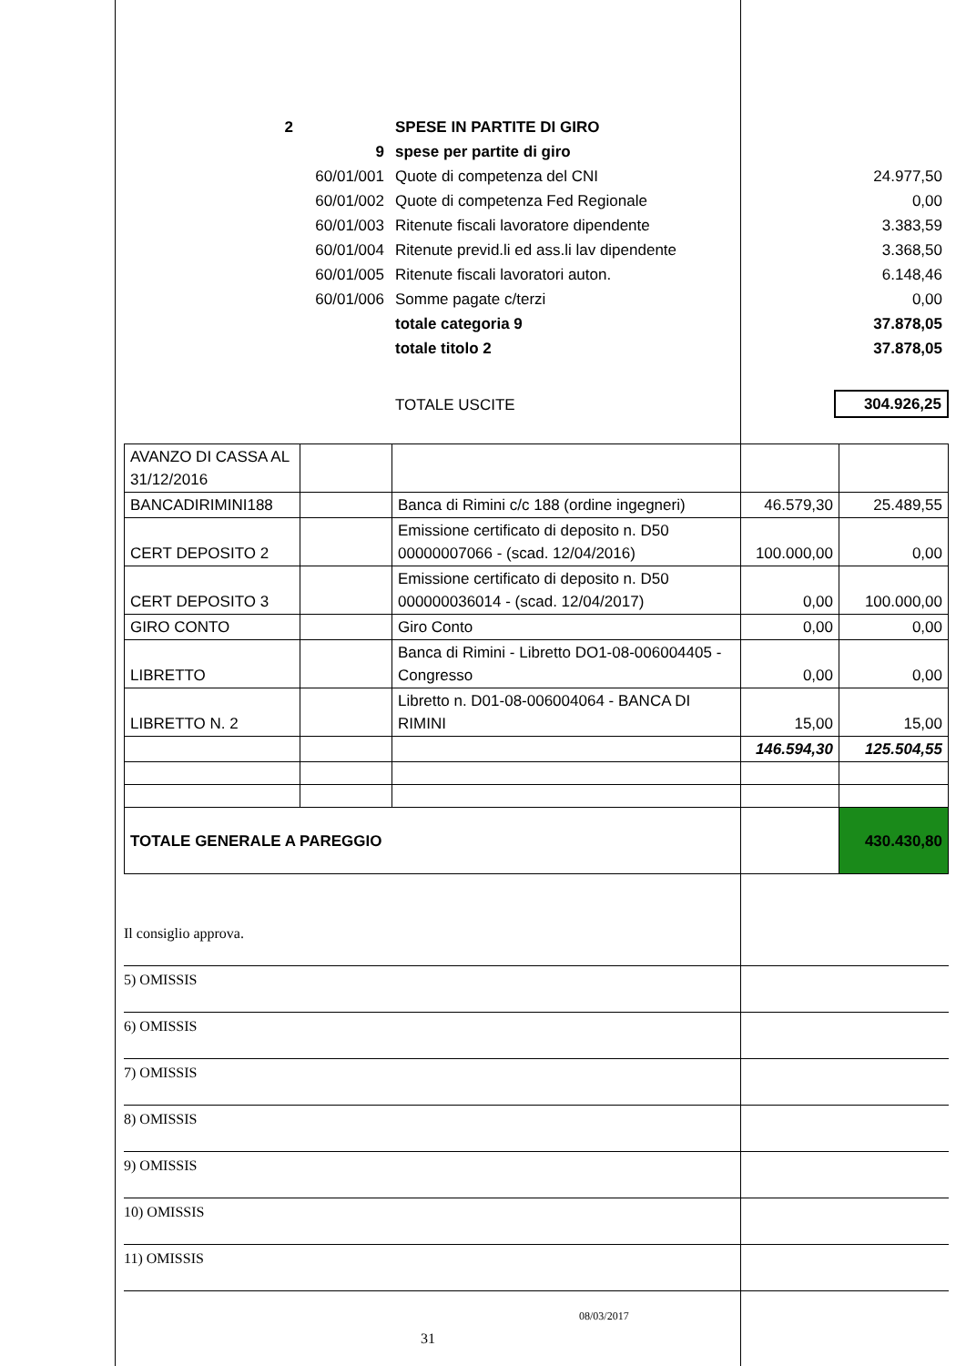| 2 | | SPESE IN PARTITE DI GIRO | | |
| | 9 | spese per partite di giro | | |
| | 60/01/001 | Quote di competenza del CNI | | 24.977,50 |
| | 60/01/002 | Quote di competenza Fed Regionale | | 0,00 |
| | 60/01/003 | Ritenute fiscali lavoratore dipendente | | 3.383,59 |
| | 60/01/004 | Ritenute previd.li ed ass.li lav dipendente | | 3.368,50 |
| | 60/01/005 | Ritenute fiscali lavoratori auton. | | 6.148,46 |
| | 60/01/006 | Somme pagate c/terzi | | 0,00 |
| | | totale categoria 9 | | 37.878,05 |
| | | totale titolo 2 | | 37.878,05 |
| | | TOTALE USCITE | | 304.926,25 |
| AVANZO DI CASSA AL 31/12/2016 | | | | |
| BANCADIRIMINI188 | | Banca di Rimini c/c 188 (ordine ingegneri) | 46.579,30 | 25.489,55 |
| CERT DEPOSITO 2 | | Emissione certificato di deposito n. D50 00000007066 - (scad. 12/04/2016) | 100.000,00 | 0,00 |
| CERT DEPOSITO 3 | | Emissione certificato di deposito n. D50 000000036014 - (scad. 12/04/2017) | 0,00 | 100.000,00 |
| GIRO CONTO | | Giro Conto | 0,00 | 0,00 |
| LIBRETTO | | Banca di Rimini - Libretto DO1-08-006004405 - Congresso | 0,00 | 0,00 |
| LIBRETTO N. 2 | | Libretto n. D01-08-006004064 - BANCA DI RIMINI | 15,00 | 15,00 |
| | | | 146.594,30 | 125.504,55 |
| TOTALE GENERALE A PAREGGIO | | | | 430.430,80 |
Il consiglio approva.
5) OMISSIS
6) OMISSIS
7) OMISSIS
8) OMISSIS
9) OMISSIS
10) OMISSIS
11) OMISSIS
08/03/2017
31